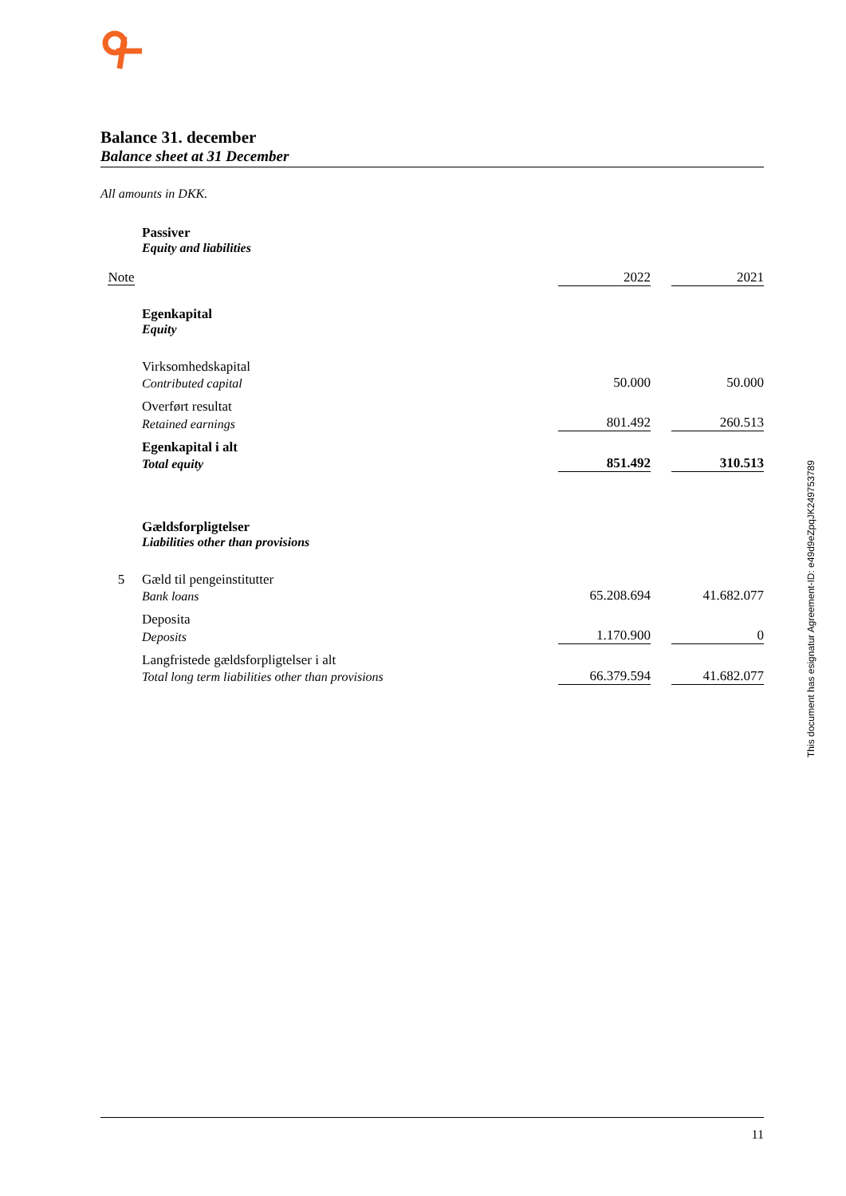Balance 31. december
Balance sheet at 31 December
All amounts in DKK.
| | Passiver | | | |
| | Equity and liabilities | | | |
| Note | | 2022 | | 2021 |
| | Egenkapital | | | |
| | Equity | | | |
| | Virksomhedskapital | | | |
| | Contributed capital | 50.000 | | 50.000 |
| | Overført resultat | | | |
| | Retained earnings | 801.492 | | 260.513 |
| | Egenkapital i alt | | | |
| | Total equity | 851.492 | | 310.513 |
| | Gældsforpligtelser | | | |
| | Liabilities other than provisions | | | |
| 5 | Gæld til pengeinstitutter | | | |
| | Bank loans | 65.208.694 | | 41.682.077 |
| | Deposita | | | |
| | Deposits | 1.170.900 | | 0 |
| | Langfristede gældsforpligtelser i alt | | | |
| | Total long term liabilities other than provisions | 66.379.594 | | 41.682.077 |
This document has esignatur Agreement-ID: e49d9eZpqJK249753789
11